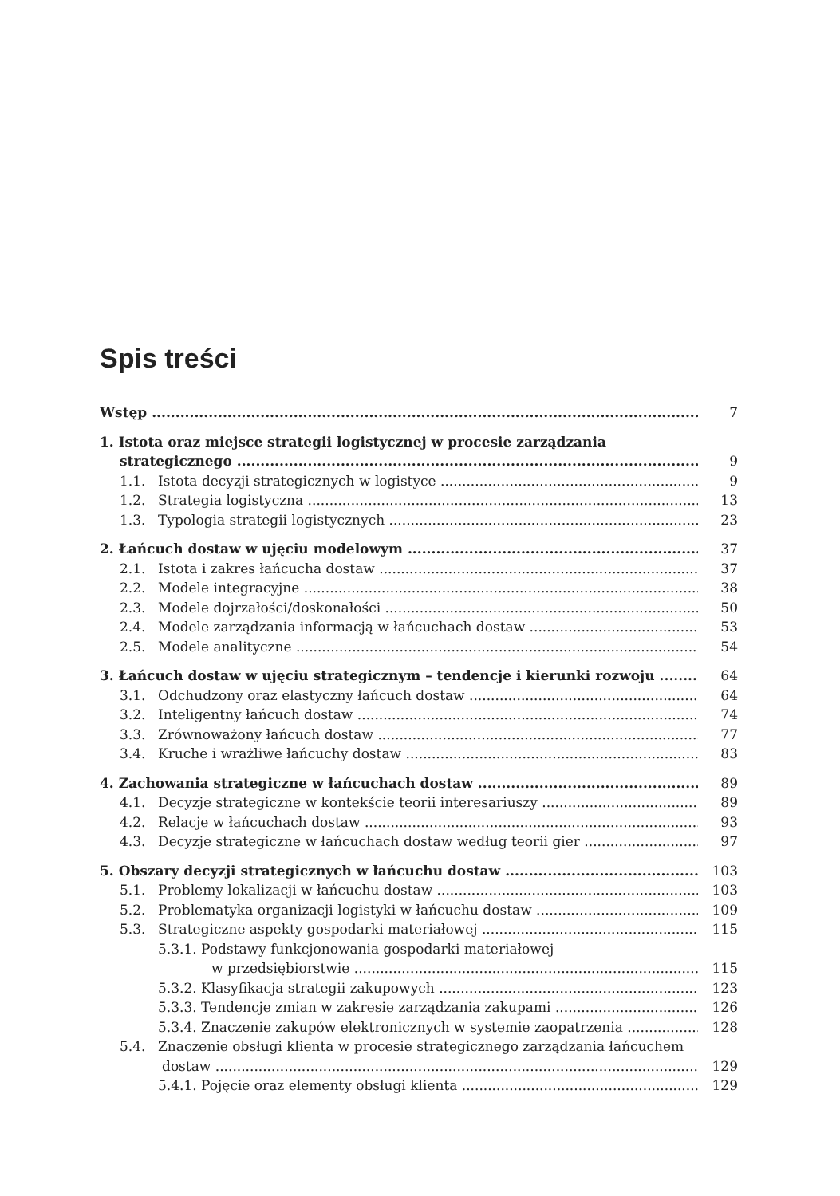Spis treści
Wstęp 7
1. Istota oraz miejsce strategii logistycznej w procesie zarządzania
strategicznego 9
1.1. Istota decyzji strategicznych w logistyce 9
1.2. Strategia logistyczna 13
1.3. Typologia strategii logistycznych 23
2. Łańcuch dostaw w ujęciu modelowym 37
2.1. Istota i zakres łańcucha dostaw 37
2.2. Modele integracyjne 38
2.3. Modele dojrzałości/doskonałości 50
2.4. Modele zarządzania informacją w łańcuchach dostaw 53
2.5. Modele analityczne 54
3. Łańcuch dostaw w ujęciu strategicznym – tendencje i kierunki rozwoju 64
3.1. Odchudzony oraz elastyczny łańcuch dostaw 64
3.2. Inteligentny łańcuch dostaw 74
3.3. Zrównoważony łańcuch dostaw 77
3.4. Kruche i wrażliwe łańcuchy dostaw 83
4. Zachowania strategiczne w łańcuchach dostaw 89
4.1. Decyzje strategiczne w kontekście teorii interesariuszy 89
4.2. Relacje w łańcuchach dostaw 93
4.3. Decyzje strategiczne w łańcuchach dostaw według teorii gier 97
5. Obszary decyzji strategicznych w łańcuchu dostaw 103
5.1. Problemy lokalizacji w łańcuchu dostaw 103
5.2. Problematyka organizacji logistyki w łańcuchu dostaw 109
5.3. Strategiczne aspekty gospodarki materiałowej 115
5.3.1. Podstawy funkcjonowania gospodarki materiałowej
w przedsiębiorstwie 115
5.3.2. Klasyfikacja strategii zakupowych 123
5.3.3. Tendencje zmian w zakresie zarządzania zakupami 126
5.3.4. Znaczenie zakupów elektronicznych w systemie zaopatrzenia 128
5.4. Znaczenie obsługi klienta w procesie strategicznego zarządzania łańcuchem
dostaw 129
5.4.1. Pojęcie oraz elementy obsługi klienta 129